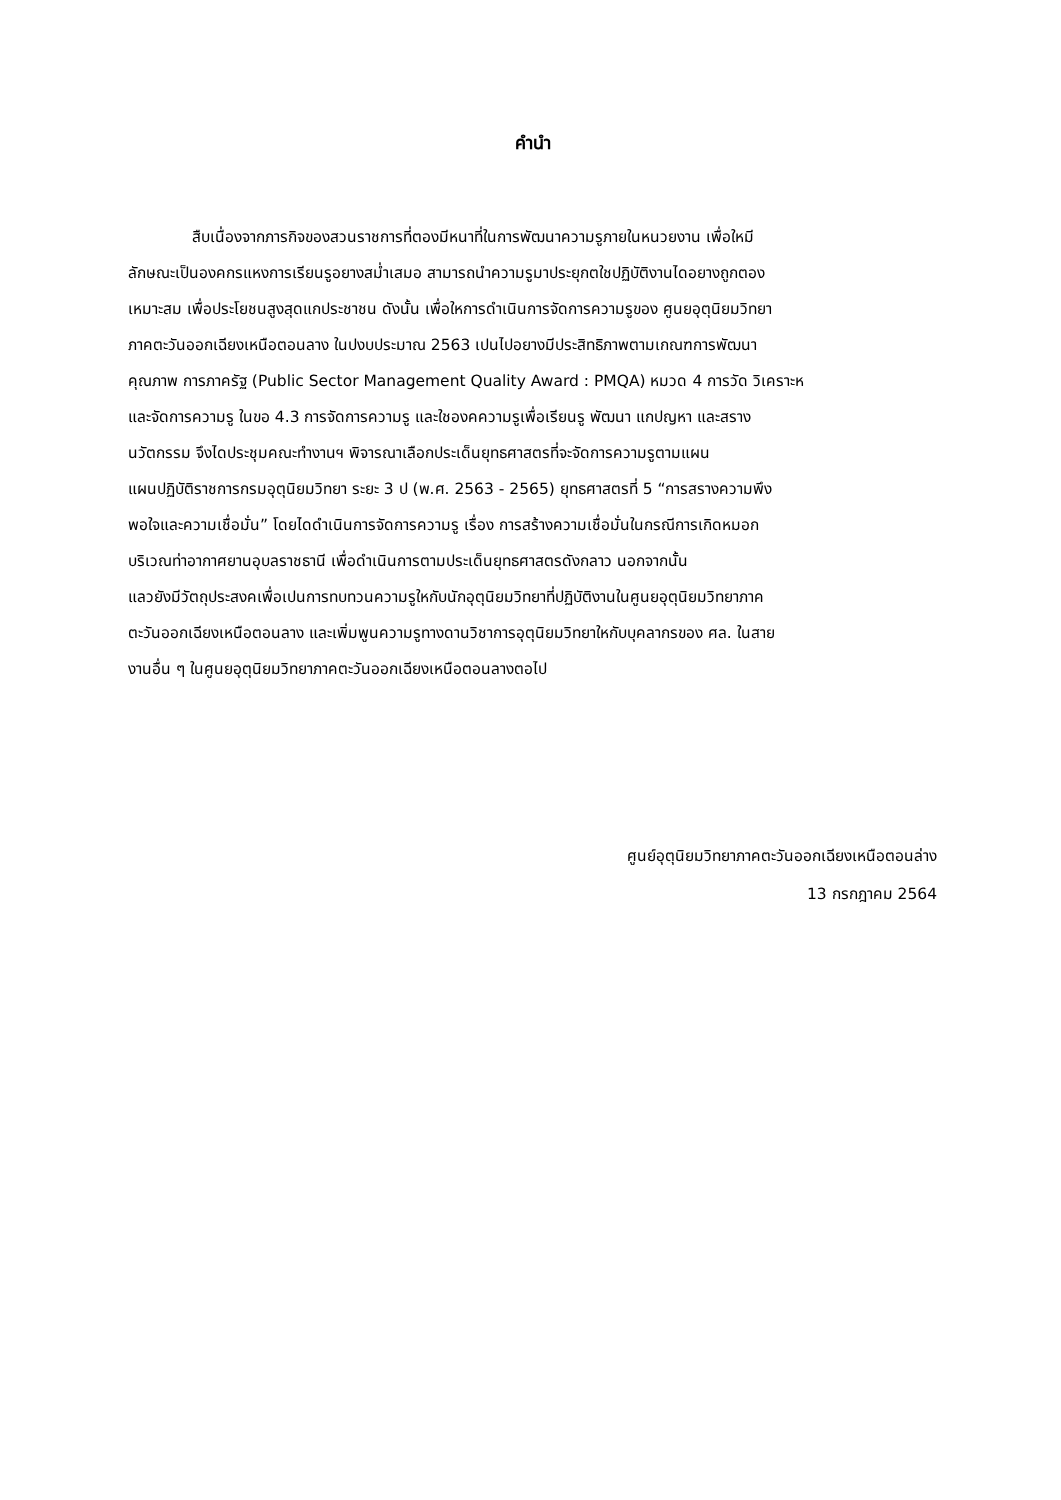คำนำ
สืบเนื่องจากภารกิจของสวนราชการที่ตองมีหนาที่ในการพัฒนาความรูภายในหนวยงาน เพื่อใหมี
ลักษณะเป็นองคกรแหงการเรียนรูอยางสม่ำเสมอ สามารถนำความรูมาประยุกตใชปฏิบัติงานไดอยางถูกตอง
เหมาะสม เพื่อประโยชนสูงสุดแกประชาชน ดังนั้น เพื่อใหการดำเนินการจัดการความรูของ ศูนยอุตุนิยมวิทยา
ภาคตะวันออกเฉียงเหนือตอนลาง ในปงบประมาณ 2563 เปนไปอยางมีประสิทธิภาพตามเกณฑการพัฒนา
คุณภาพ การภาครัฐ (Public Sector Management Quality Award : PMQA) หมวด 4 การวัด วิเคราะห
และจัดการความรู ในขอ 4.3 การจัดการความรู และใชองคความรูเพื่อเรียนรู พัฒนา แกปญหา และสราง
นวัตกรรม จึงไดประชุมคณะทำงานฯ พิจารณาเลือกประเด็นยุทธศาสตรที่จะจัดการความรูตามแผน
แผนปฏิบัติราชการกรมอุตุนิยมวิทยา ระยะ 3 ป (พ.ศ. 2563 - 2565) ยุทธศาสตรที่ 5 “การสรางความพึง
พอใจและความเชื่อมั่น” โดยไดดำเนินการจัดการความรู เรื่อง การสร้างความเชื่อมั่นในกรณีการเกิดหมอก
บริเวณท่าอากาศยานอุบลราชธานี เพื่อดำเนินการตามประเด็นยุทธศาสตรดังกลาว นอกจากนั้น
แลวยังมีวัตถุประสงคเพื่อเปนการทบทวนความรูใหกับนักอุตุนิยมวิทยาที่ปฏิบัติงานในศูนยอุตุนิยมวิทยาภาค
ตะวันออกเฉียงเหนือตอนลาง และเพิ่มพูนความรูทางดานวิชาการอุตุนิยมวิทยาใหกับบุคลากรของ ศล. ในสาย
งานอื่น ๆ ในศูนยอุตุนิยมวิทยาภาคตะวันออกเฉียงเหนือตอนลางตอไป
ศูนย์อุตุนิยมวิทยาภาคตะวันออกเฉียงเหนือตอนล่าง
13 กรกฎาคม 2564